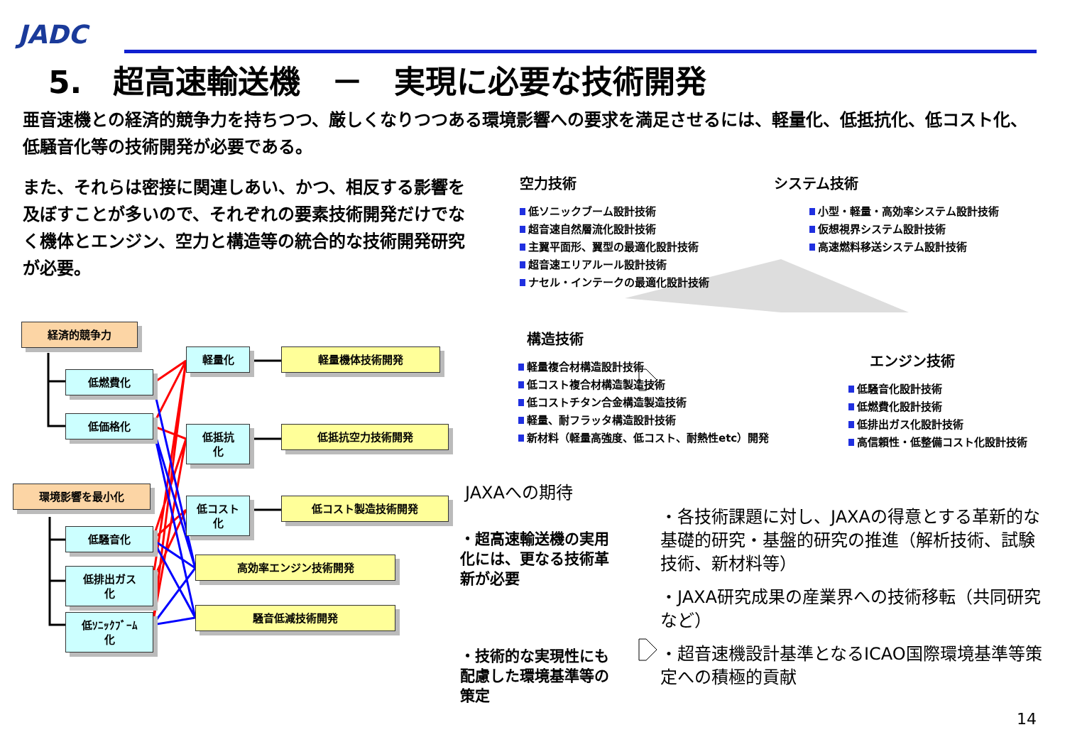JADC
5.　超高速輸送機　－　実現に必要な技術開発
亜音速機との経済的競争力を持ちつつ、厳しくなりつつある環境影響への要求を満足させるには、軽量化、低抵抗化、低コスト化、低騒音化等の技術開発が必要である。
また、それらは密接に関連しあい、かつ、相反する影響を及ぼすことが多いので、それぞれの要素技術開発だけでなく機体とエンジン、空力と構造等の統合的な技術開発研究が必要。
経済的競争力
低燃費化
低価格化
環境影響を最小化
低騒音化
低排出ガス
化
低ｿﾆｯｸﾌﾞｰﾑ
化
軽量化
低抵抗
化
低コスト
化
軽量機体技術開発
低抵抗空力技術開発
低コスト製造技術開発
高効率エンジン技術開発
騒音低減技術開発
空力技術
低ソニックブーム設計技術
超音速自然層流化設計技術
主翼平面形、翼型の最適化設計技術
超音速エリアルール設計技術
ナセル・インテークの最適化設計技術
システム技術
小型・軽量・高効率システム設計技術
仮想視界システム設計技術
高速燃料移送システム設計技術
構造技術
軽量複合材構造設計技術
低コスト複合材構造製造技術
低コストチタン合金構造製造技術
軽量、耐フラッタ構造設計技術
新材料（軽量高強度、低コスト、耐熱性etc）開発
エンジン技術
低騒音化設計技術
低燃費化設計技術
低排出ガス化設計技術
高信頼性・低整備コスト化設計技術
JAXAへの期待
・超高速輸送機の実用化には、更なる技術革新が必要
・技術的な実現性にも配慮した環境基準等の策定
・各技術課題に対し、JAXAの得意とする革新的な基礎的研究・基盤的研究の推進（解析技術、試験技術、新材料等）
・JAXA研究成果の産業界への技術移転（共同研究など）
・超音速機設計基準となるICAO国際環境基準等策定への積極的貢献
14